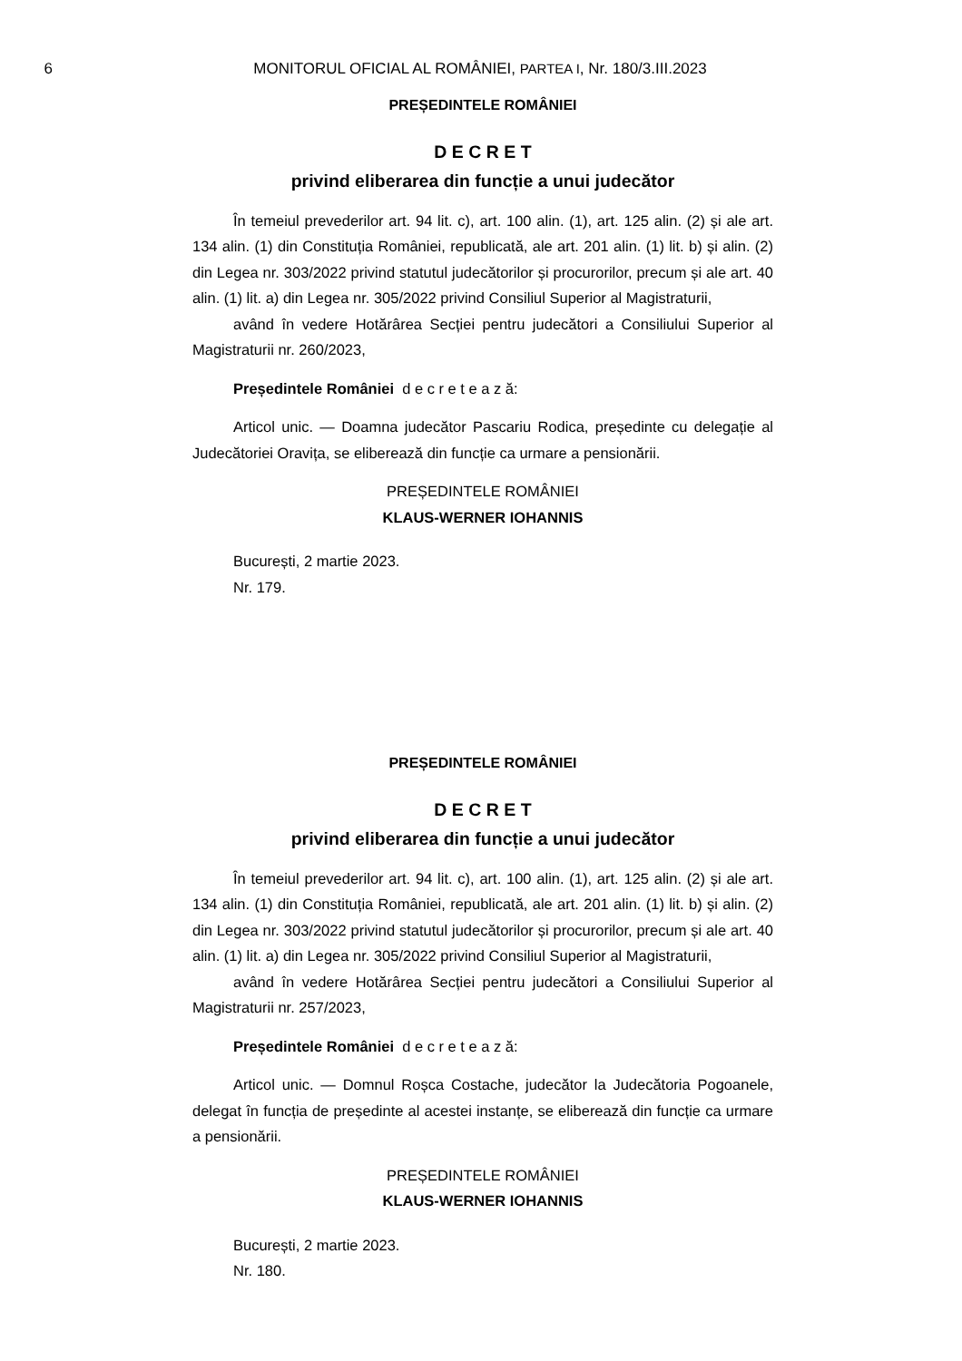6 MONITORUL OFICIAL AL ROMÂNIEI, PARTEA I, Nr. 180/3.III.2023
PREȘEDINTELE ROMÂNIEI
D E C R E T
privind eliberarea din funcție a unui judecător
În temeiul prevederilor art. 94 lit. c), art. 100 alin. (1), art. 125 alin. (2) și ale art. 134 alin. (1) din Constituția României, republicată, ale art. 201 alin. (1) lit. b) și alin. (2) din Legea nr. 303/2022 privind statutul judecătorilor și procurorilor, precum și ale art. 40 alin. (1) lit. a) din Legea nr. 305/2022 privind Consiliul Superior al Magistraturii,
având în vedere Hotărârea Secției pentru judecători a Consiliului Superior al Magistraturii nr. 260/2023,
Președintele României d e c r e t e a z ă:
Articol unic. — Doamna judecător Pascariu Rodica, președinte cu delegație al Judecătoriei Oravița, se eliberează din funcție ca urmare a pensionării.
PREȘEDINTELE ROMÂNIEI
KLAUS-WERNER IOHANNIS
București, 2 martie 2023.
Nr. 179.
PREȘEDINTELE ROMÂNIEI
D E C R E T
privind eliberarea din funcție a unui judecător
În temeiul prevederilor art. 94 lit. c), art. 100 alin. (1), art. 125 alin. (2) și ale art. 134 alin. (1) din Constituția României, republicată, ale art. 201 alin. (1) lit. b) și alin. (2) din Legea nr. 303/2022 privind statutul judecătorilor și procurorilor, precum și ale art. 40 alin. (1) lit. a) din Legea nr. 305/2022 privind Consiliul Superior al Magistraturii,
având în vedere Hotărârea Secției pentru judecători a Consiliului Superior al Magistraturii nr. 257/2023,
Președintele României d e c r e t e a z ă:
Articol unic. — Domnul Roșca Costache, judecător la Judecătoria Pogoanele, delegat în funcția de președinte al acestei instanțe, se eliberează din funcție ca urmare a pensionării.
PREȘEDINTELE ROMÂNIEI
KLAUS-WERNER IOHANNIS
București, 2 martie 2023.
Nr. 180.